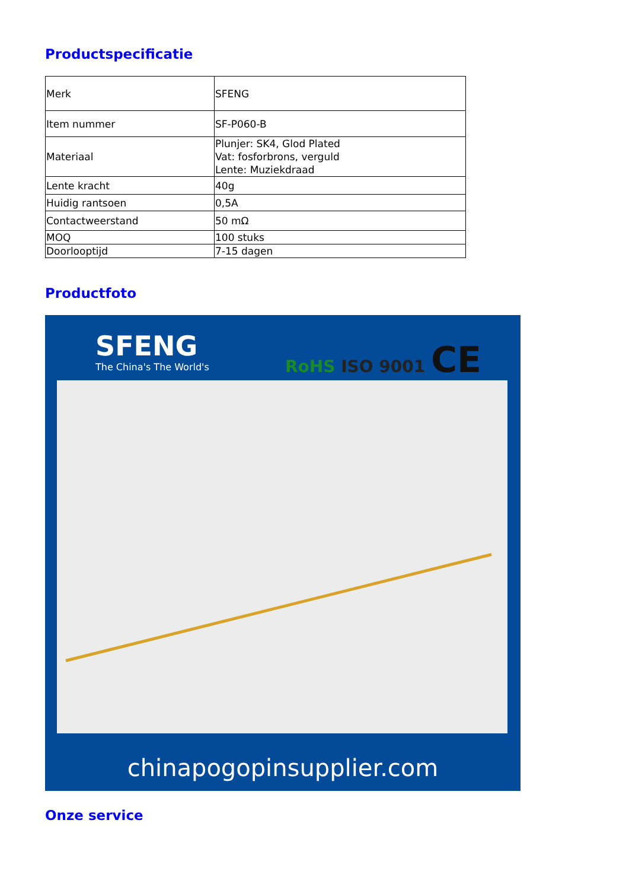Productspecificatie
| Merk | SFENG |
| Item nummer | SF-P060-B |
| Materiaal | Plunjer: SK4, Glod Plated Vat: fosforbrons, verguld Lente: Muziekdraad |
| Lente kracht | 40g |
| Huidig rantsoen | 0,5A |
| Contactweerstand | 50 mΩ |
| MOQ | 100 stuks |
| Doorlooptijd | 7-15 dagen |
Productfoto
SFENG
The China's The World's
RoHS ISO 9001 CE
chinapogopinsupplier.com
Onze service